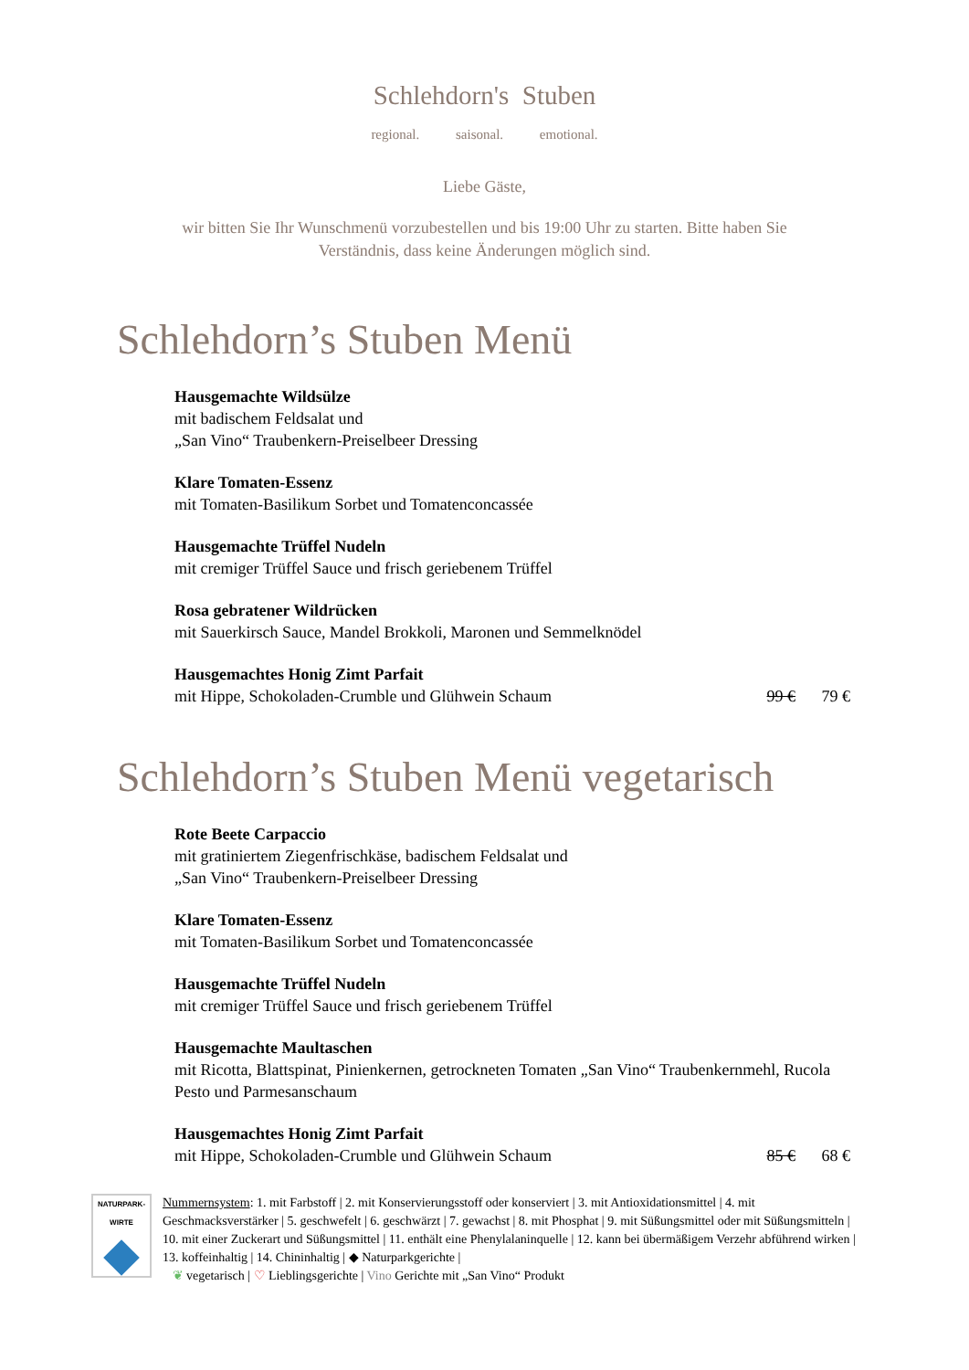Schlehdorn's Stuben
regional. saisonal. emotional.
Liebe Gäste,
wir bitten Sie Ihr Wunschmenü vorzubestellen und bis 19:00 Uhr zu starten. Bitte haben Sie Verständnis, dass keine Änderungen möglich sind.
Schlehdorn’s Stuben Menü
Hausgemachte Wildsülze
mit badischem Feldsalat und
„San Vino“ Traubenkern-Preiselbeer Dressing
Klare Tomaten-Essenz
mit Tomaten-Basilikum Sorbet und Tomatenconcassée
Hausgemachte Trüffel Nudeln
mit cremiger Trüffel Sauce und frisch geriebenem Trüffel
Rosa gebratener Wildrücken
mit Sauerkirsch Sauce, Mandel Brokkoli, Maronen und Semmelknödel
Hausgemachtes Honig Zimt Parfait
mit Hippe, Schokoladen-Crumble und Glühwein Schaum 99 € 79 €
Schlehdorn’s Stuben Menü vegetarisch
Rote Beete Carpaccio
mit gratiniertem Ziegenfrischkäse, badischem Feldsalat und
„San Vino“ Traubenkern-Preiselbeer Dressing
Klare Tomaten-Essenz
mit Tomaten-Basilikum Sorbet und Tomatenconcassée
Hausgemachte Trüffel Nudeln
mit cremiger Trüffel Sauce und frisch geriebenem Trüffel
Hausgemachte Maultaschen
mit Ricotta, Blattspinat, Pinienkernen, getrockneten Tomaten „San Vino“ Traubenkernmehl, Rucola Pesto und Parmesanschaum
Hausgemachtes Honig Zimt Parfait
mit Hippe, Schokoladen-Crumble und Glühwein Schaum 85 € 68 €
NATURPARK-
WIRTE
Nummernsystem: 1. mit Farbstoff | 2. mit Konservierungsstoff oder konserviert | 3. mit Antioxidationsmittel | 4. mit Geschmacksverstärker | 5. geschwefelt | 6. geschwärzt | 7. gewachst | 8. mit Phosphat | 9. mit Süßungsmittel oder mit Süßungsmitteln | 10. mit einer Zuckerart und Süßungsmittel | 11. enthält eine Phenylalaninquelle | 12. kann bei übermäßigem Verzehr abführend wirken | 13. koffeinhaltig | 14. Chininhaltig | ◆ Naturparkgerichte |
❦ vegetarisch | ♡ Lieblingsgerichte | Vino Gerichte mit „San Vino“ Produkt